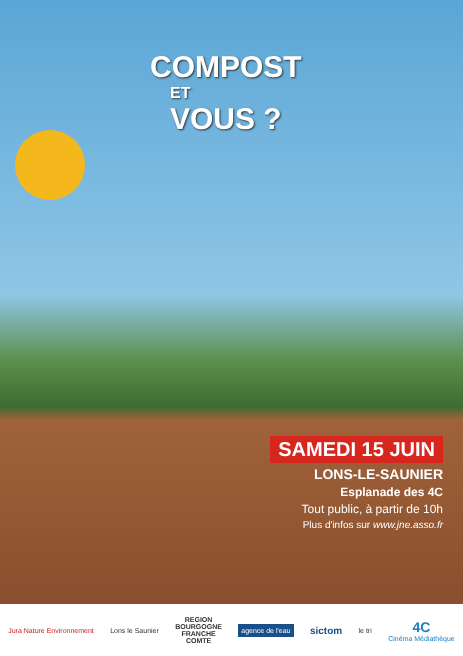COMPOST
ET
VOUS ?
SAMEDI 15 JUIN
LONS-LE-SAUNIER
Esplanade des 4C
Tout public, à partir de 10h
Plus d'infos sur www.jne.asso.fr
Jura Nature Environnement Lons le Saunier
REGION
BOURGOGNE
FRANCHE
COMTE
agence de l'eau
sictom
le tri
4C
Cinéma Médiathèque